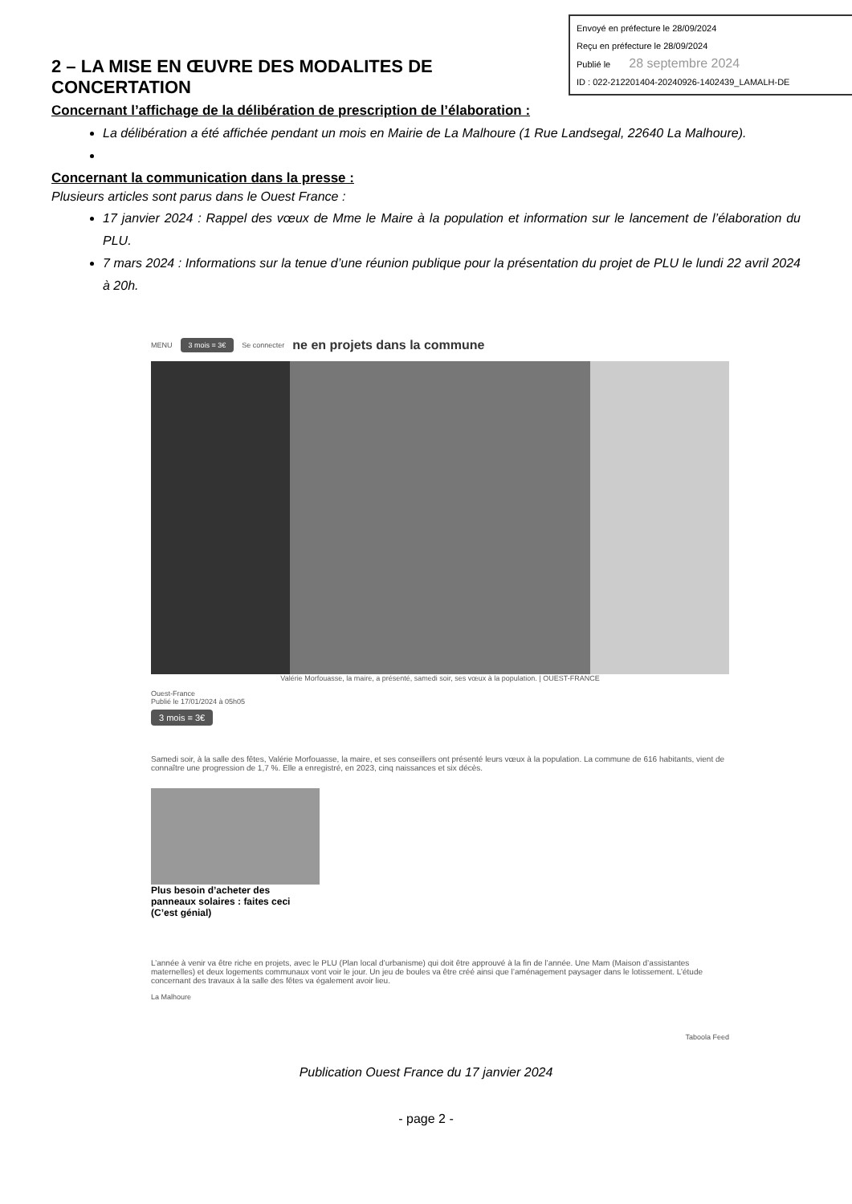Envoyé en préfecture le 28/09/2024
Reçu en préfecture le 28/09/2024
Publié le 28 septembre 2024
ID : 022-212201404-20240926-1402439_LAMALH-DE
2 – LA MISE EN ŒUVRE DES MODALITES DE CONCERTATION
Concernant l’affichage de la délibération de prescription de l’élaboration :
La délibération a été affichée pendant un mois en Mairie de La Malhoure (1 Rue Landsegal, 22640 La Malhoure).
Concernant la communication dans la presse :
Plusieurs articles sont parus dans le Ouest France :
17 janvier 2024 : Rappel des vœux de Mme le Maire à la population et information sur le lancement de l’élaboration du PLU.
7 mars 2024 : Informations sur la tenue d’une réunion publique pour la présentation du projet de PLU le lundi 22 avril 2024 à 20h.
MENU 3 mois = 3€ Se connecter ne en projets dans la commune
Valérie Morfouasse, la maire, a présenté, samedi soir, ses vœux à la population. | OUEST-FRANCE
Ouest-France
Publié le 17/01/2024 à 05h05
3 mois = 3€
Samedi soir, à la salle des fêtes, Valérie Morfouasse, la maire, et ses conseillers ont présenté leurs vœux à la population. La commune de 616 habitants, vient de connaître une progression de 1,7 %. Elle a enregistré, en 2023, cinq naissances et six décès.
Plus besoin d’acheter des panneaux solaires : faites ceci (C’est génial)
L’année à venir va être riche en projets, avec le PLU (Plan local d’urbanisme) qui doit être approuvé à la fin de l’année. Une Mam (Maison d’assistantes maternelles) et deux logements communaux vont voir le jour. Un jeu de boules va être créé ainsi que l’aménagement paysager dans le lotissement. L’étude concernant des travaux à la salle des fêtes va également avoir lieu.
La Malhoure
Taboola Feed
Publication Ouest France du 17 janvier 2024
- page 2 -